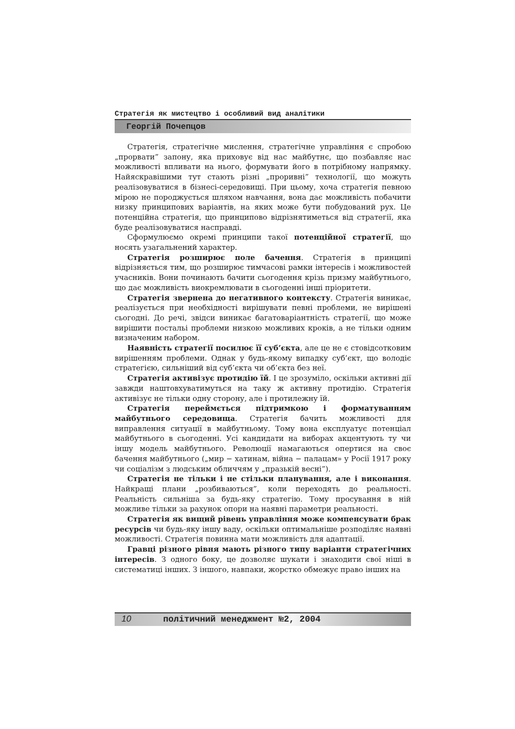Стратегія як мистецтво і особливий вид аналітики
Георгій Почепцов
Стратегія, стратегічне мислення, стратегічне управління є спробою „прорвати” запону, яка приховує від нас майбутнє, що позбавляє нас можливості впливати на нього, формувати його в потрібному напрямку. Найяскравішими тут стають різні „проривні” технології, що можуть реалізовуватися в бізнесі-середовищі. При цьому, хоча стратегія певною мірою не породжується шляхом навчання, вона дає можливість побачити низку принципових варіантів, на яких може бути побудований рух. Це потенційна стратегія, що принципово відрізнятиметься від стратегії, яка буде реалізовуватися насправді.
Сформулюємо окремі принципи такої потенційної стратегії, що носять узагальнений характер.
Стратегія розширює поле бачення. Стратегія в принципі відрізняється тим, що розширює тимчасові рамки інтересів і можливостей учасників. Вони починають бачити сьогодення крізь призму майбутнього, що дає можливість виокремлювати в сьогоденні інші пріоритети.
Стратегія звернена до негативного контексту. Стратегія виникає, реалізується при необхідності вирішувати певні проблеми, не вирішені сьогодні. До речі, звідси виникає багатоваріантність стратегії, що може вирішити постальі проблеми низкою можливих кроків, а не тільки одним визначеним набором.
Наявність стратегії посилює її суб’єкта, але це не є стовідсотковим вирішенням проблеми. Однак у будь-якому випадку суб’єкт, що володіє стратегією, сильніший від суб’єкта чи об’єкта без неї.
Стратегія активізує протидію їй. І це зрозуміло, оскільки активні дії завжди наштовхуватимуться на таку ж активну протидію. Стратегія активізує не тільки одну сторону, але і протилежну їй.
Стратегія переймється підтримкою і форматуванням майбутнього середовища. Стратегія бачить можливості для виправлення ситуації в майбутньому. Тому вона експлуатує потенціал майбутнього в сьогоденні. Усі кандидати на виборах акцентують ту чи іншу модель майбутнього. Революції намагаються опертися на своє бачення майбутнього („мир − хатинам, війна − палацам» у Росії 1917 року чи соціалізм з людським обличчям у „празькій весні”).
Стратегія не тільки і не стільки планування, але і виконання. Найкращі плани „розбиваються”, коли переходять до реальності. Реальність сильніша за будь-яку стратегію. Тому просування в ній можливе тільки за рахунок опори на наявні параметри реальності.
Стратегія як вищий рівень управління може компенсувати брак ресурсів чи будь-яку іншу ваду, оскільки оптимальніше розподіляє наявні можливості. Стратегія повинна мати можливість для адаптації.
Гравці різного рівня мають різного типу варіанти стратегічних інтересів. З одного боку, це дозволяє шукати і знаходити свої ніші в систематиці інших. З іншого, навпаки, жорстко обмежує право інших на
10 політичний менеджмент №2, 2004